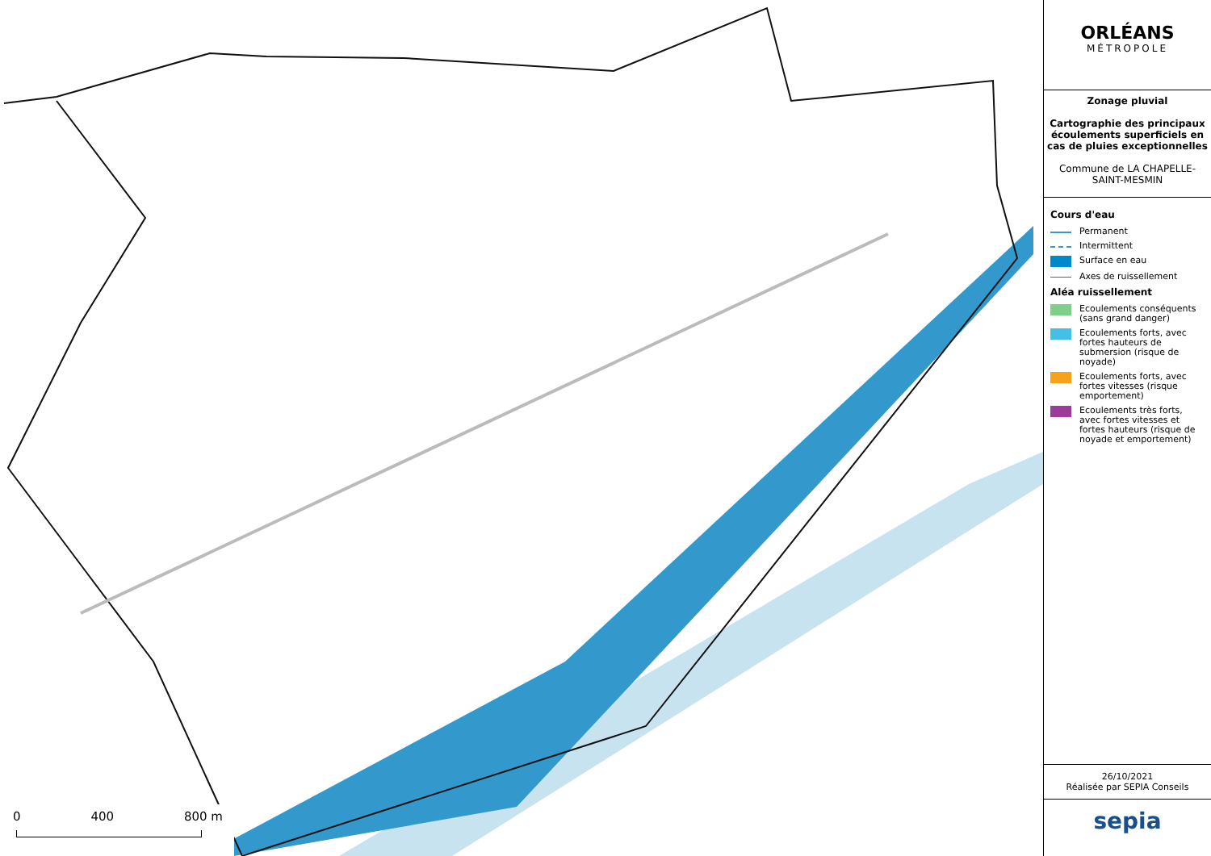0 400 800 m
ORLÉANS
MÉTROPOLE
Zonage pluvial
Cartographie des principaux écoulements superficiels en cas de pluies exceptionnelles
Commune de LA CHAPELLE-SAINT-MESMIN
Cours d'eau
Permanent
Intermittent
Surface en eau
Axes de ruissellement
Aléa ruissellement
Ecoulements conséquents (sans grand danger)
Ecoulements forts, avec fortes hauteurs de submersion (risque de noyade)
Ecoulements forts, avec fortes vitesses (risque emportement)
Ecoulements très forts, avec fortes vitesses et fortes hauteurs (risque de noyade et emportement)
26/10/2021
Réalisée par SEPIA Conseils
sepia